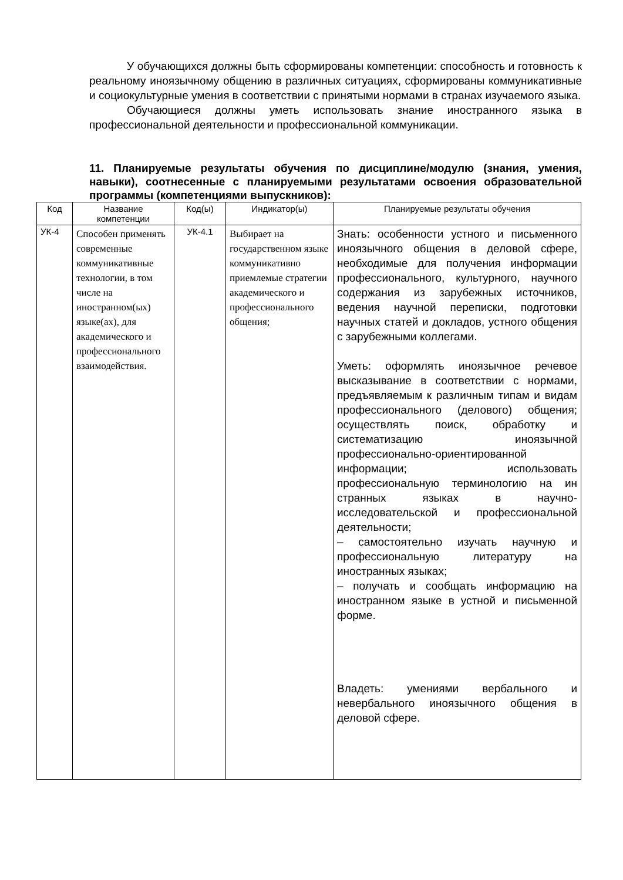У обучающихся должны быть сформированы компетенции: способность и готовность к реальному иноязычному общению в различных ситуациях, сформированы коммуникативные и социокультурные умения в соответствии с принятыми нормами в странах изучаемого языка.
Обучающиеся должны уметь использовать знание иностранного языка в профессиональной деятельности и профессиональной коммуникации.
11. Планируемые результаты обучения по дисциплине/модулю (знания, умения, навыки), соотнесенные с планируемыми результатами освоения образовательной программы (компетенциями выпускников):
| Код | Название компетенции | Код(ы) | Индикатор(ы) | Планируемые результаты обучения |
| УК-4 | Способен применять современные коммуникативные технологии, в том числе на иностранном(ых) языке(ах), для академического и профессионального взаимодействия. | УК-4.1 | Выбирает на государственном языке коммуникативно приемлемые стратегии академического и профессионального общения; | Знать: особенности устного и письменного иноязычного общения в деловой сфере, необходимые для получения информации профессионального, культурного, научного содержания из зарубежных источников, ведения научной переписки, подготовки научных статей и докладов, устного общения с зарубежными коллегами. Уметь: оформлять иноязычное речевое высказывание в соответствии с нормами, предъявляемым к различным типам и видам профессионального (делового) общения; осуществлять поиск, обработку и систематизацию иноязычной профессионально-ориентированной информации; использовать профессиональную терминологию на ин странных языках в научно- исследовательской и профессиональной деятельности; – самостоятельно изучать научную и профессиональную литературу на иностранных языках; – получать и сообщать информацию на иностранном языке в устной и письменной форме. Владеть: умениями вербального и невербального иноязычного общения в деловой сфере. |